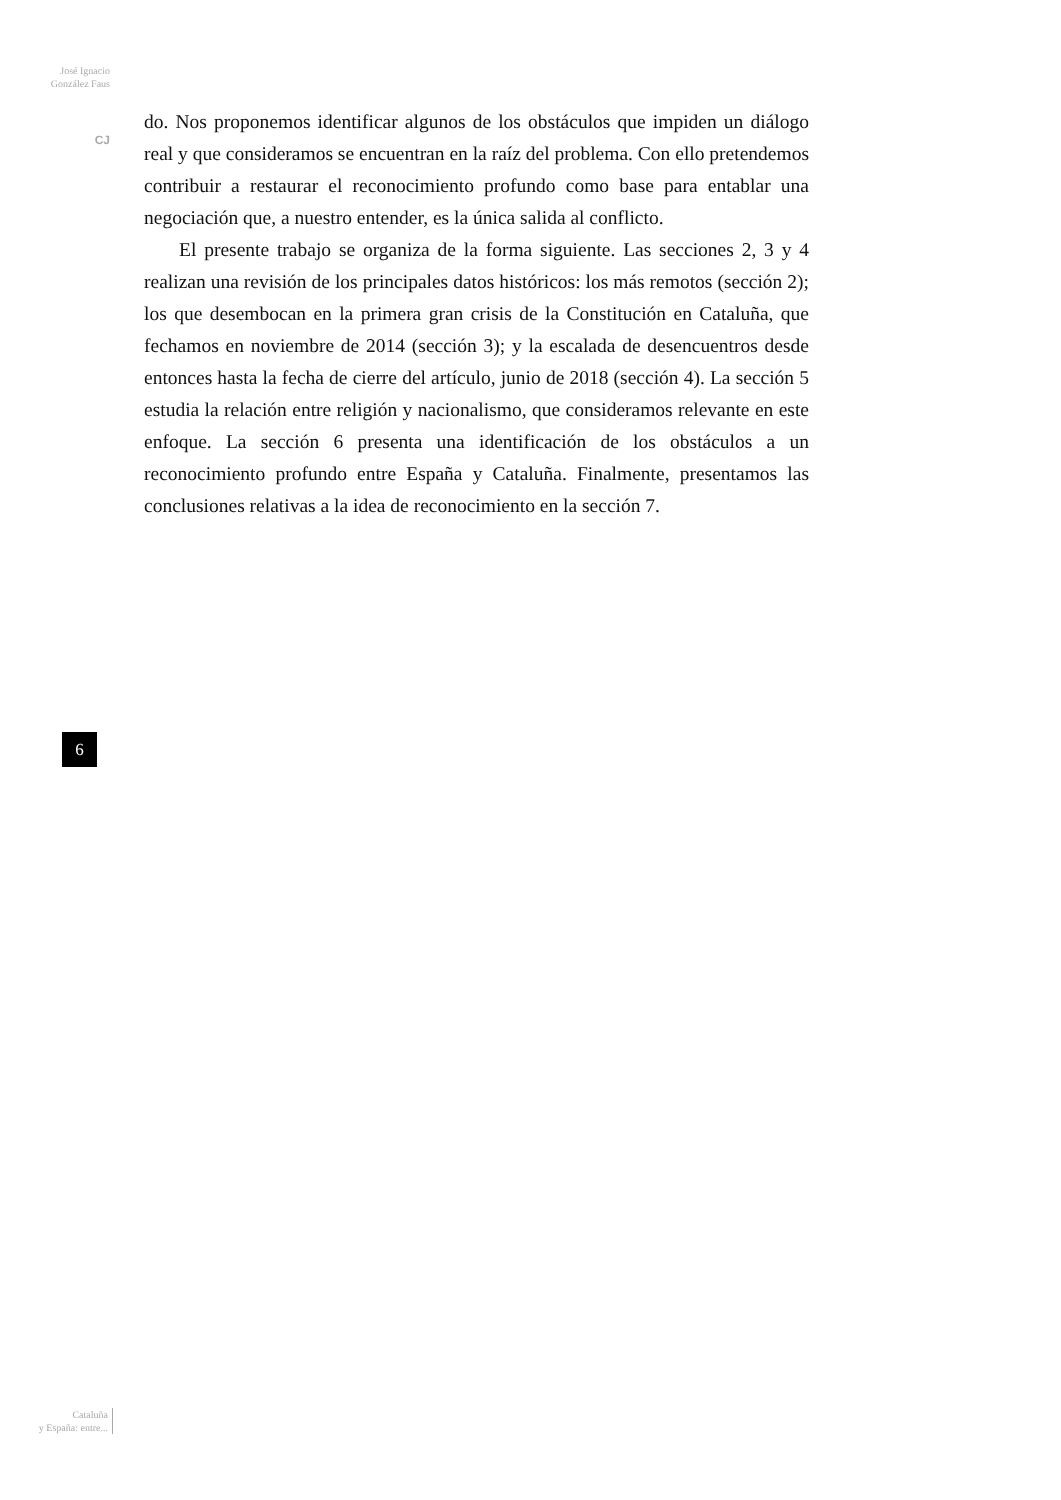José Ignacio
González Faus
CJ
do. Nos proponemos identificar algunos de los obstáculos que impiden un diálogo real y que consideramos se encuentran en la raíz del problema. Con ello pretendemos contribuir a restaurar el reconocimiento profundo como base para entablar una negociación que, a nuestro entender, es la única salida al conflicto.
El presente trabajo se organiza de la forma siguiente. Las secciones 2, 3 y 4 realizan una revisión de los principales datos históricos: los más remotos (sección 2); los que desembocan en la primera gran crisis de la Constitución en Cataluña, que fechamos en noviembre de 2014 (sección 3); y la escalada de desencuentros desde entonces hasta la fecha de cierre del artículo, junio de 2018 (sección 4). La sección 5 estudia la relación entre religión y nacionalismo, que consideramos relevante en este enfoque. La sección 6 presenta una identificación de los obstáculos a un reconocimiento profundo entre España y Cataluña. Finalmente, presentamos las conclusiones relativas a la idea de reconocimiento en la sección 7.
6
Cataluña
y España: entre...